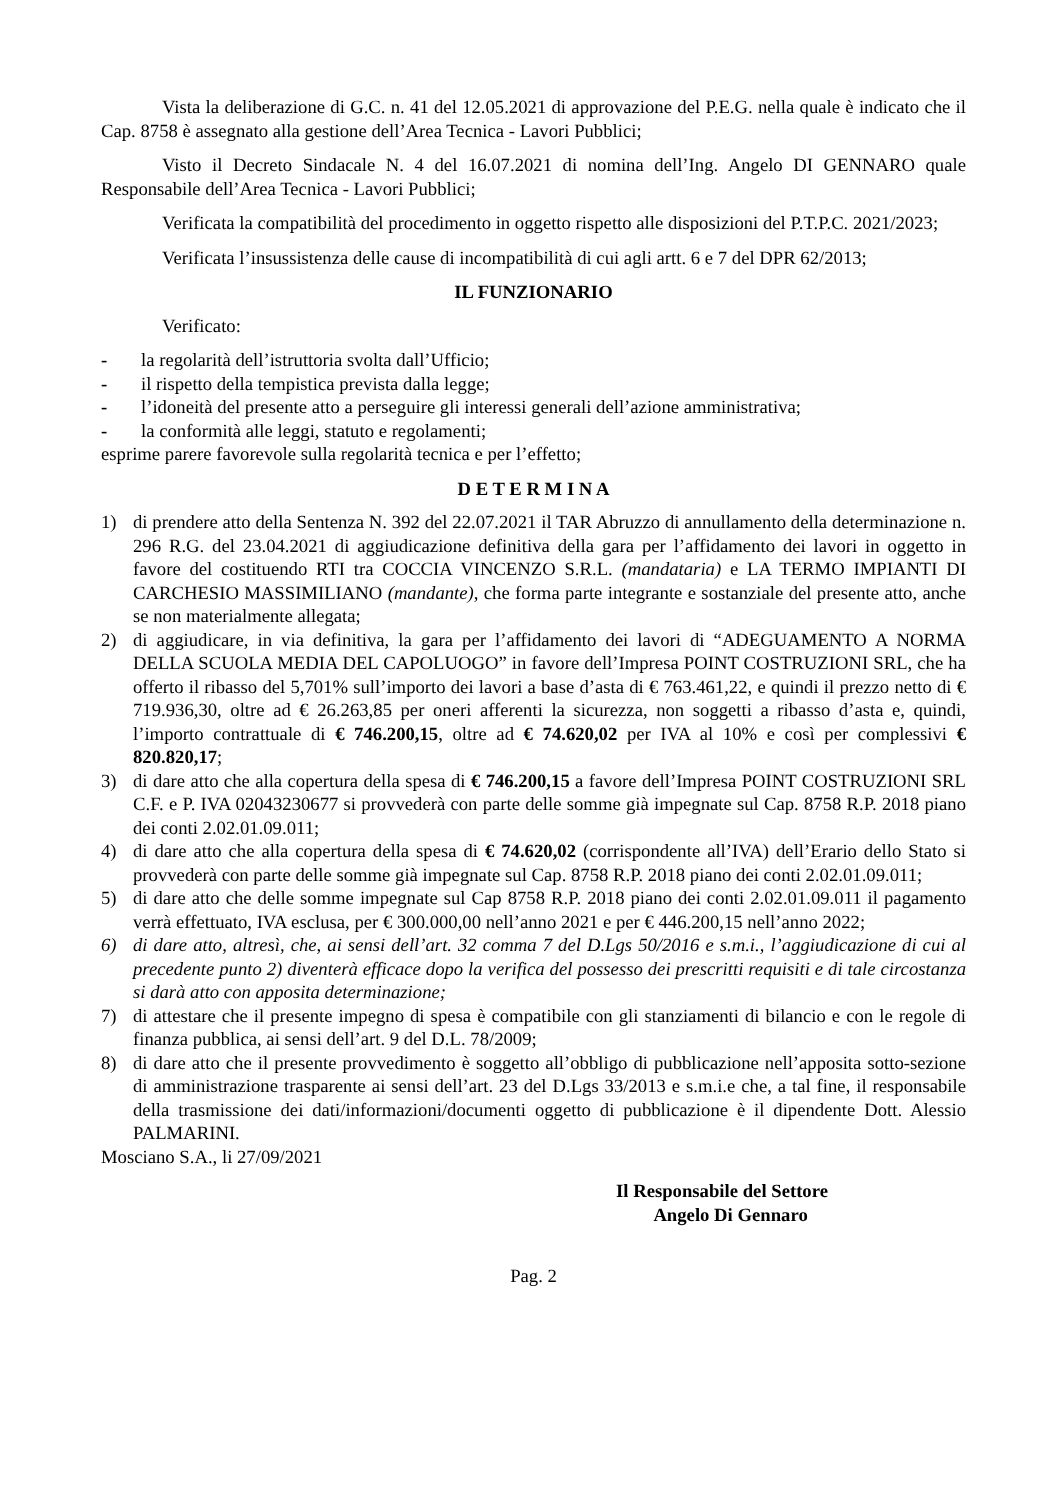Vista la deliberazione di G.C. n. 41 del 12.05.2021 di approvazione del P.E.G. nella quale è indicato che il Cap. 8758 è assegnato alla gestione dell’Area Tecnica - Lavori Pubblici;
Visto il Decreto Sindacale N. 4 del 16.07.2021 di nomina dell’Ing. Angelo DI GENNARO quale Responsabile dell’Area Tecnica - Lavori Pubblici;
Verificata la compatibilità del procedimento in oggetto rispetto alle disposizioni del P.T.P.C. 2021/2023;
Verificata l’insussistenza delle cause di incompatibilità di cui agli artt. 6 e 7 del DPR 62/2013;
IL FUNZIONARIO
Verificato:
- la regolarità dell’istruttoria svolta dall’Ufficio;
- il rispetto della tempistica prevista dalla legge;
- l’idoneità del presente atto a perseguire gli interessi generali dell’azione amministrativa;
- la conformità alle leggi, statuto e regolamenti;
esprime parere favorevole sulla regolarità tecnica e per l’effetto;
D E T E R M I N A
1) di prendere atto della Sentenza N. 392 del 22.07.2021 il TAR Abruzzo di annullamento della determinazione n. 296 R.G. del 23.04.2021 di aggiudicazione definitiva della gara per l’affidamento dei lavori in oggetto in favore del costituendo RTI tra COCCIA VINCENZO S.R.L. (mandataria) e LA TERMO IMPIANTI DI CARCHESIO MASSIMILIANO (mandante), che forma parte integrante e sostanziale del presente atto, anche se non materialmente allegata;
2) di aggiudicare, in via definitiva, la gara per l’affidamento dei lavori di “ADEGUAMENTO A NORMA DELLA SCUOLA MEDIA DEL CAPOLUOGO” in favore dell’Impresa POINT COSTRUZIONI SRL, che ha offerto il ribasso del 5,701% sull’importo dei lavori a base d’asta di € 763.461,22, e quindi il prezzo netto di € 719.936,30, oltre ad € 26.263,85 per oneri afferenti la sicurezza, non soggetti a ribasso d’asta e, quindi, l’importo contrattuale di € 746.200,15, oltre ad € 74.620,02 per IVA al 10% e così per complessivi € 820.820,17;
3) di dare atto che alla copertura della spesa di € 746.200,15 a favore dell’Impresa POINT COSTRUZIONI SRL C.F. e P. IVA 02043230677 si provvederà con parte delle somme già impegnate sul Cap. 8758 R.P. 2018 piano dei conti 2.02.01.09.011;
4) di dare atto che alla copertura della spesa di € 74.620,02 (corrispondente all’IVA) dell’Erario dello Stato si provvederà con parte delle somme già impegnate sul Cap. 8758 R.P. 2018 piano dei conti 2.02.01.09.011;
5) di dare atto che delle somme impegnate sul Cap 8758 R.P. 2018 piano dei conti 2.02.01.09.011 il pagamento verrà effettuato, IVA esclusa, per € 300.000,00 nell’anno 2021 e per € 446.200,15 nell’anno 2022;
6) di dare atto, altresì, che, ai sensi dell’art. 32 comma 7 del D.Lgs 50/2016 e s.m.i., l’aggiudicazione di cui al precedente punto 2) diventerà efficace dopo la verifica del possesso dei prescritti requisiti e di tale circostanza si darà atto con apposita determinazione;
7) di attestare che il presente impegno di spesa è compatibile con gli stanziamenti di bilancio e con le regole di finanza pubblica, ai sensi dell’art. 9 del D.L. 78/2009;
8) di dare atto che il presente provvedimento è soggetto all’obbligo di pubblicazione nell’apposita sotto-sezione di amministrazione trasparente ai sensi dell’art. 23 del D.Lgs 33/2013 e s.m.i.e che, a tal fine, il responsabile della trasmissione dei dati/informazioni/documenti oggetto di pubblicazione è il dipendente Dott. Alessio PALMARINI.
Mosciano S.A., li 27/09/2021
Il Responsabile del Settore
Angelo Di Gennaro
Pag. 2